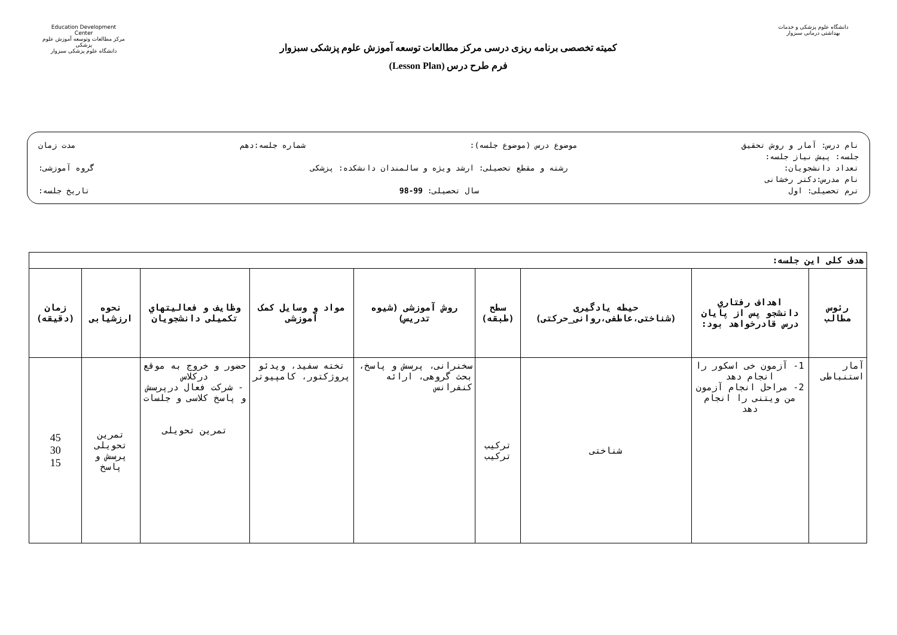Education Development Center
مرکز مطالعات وتوسعه آموزش علوم پزشکی
دانشگاه علوم پزشکی سبزوار
کمیته تخصصی برنامه ریزی درسی مرکز مطالعات توسعه آموزش علوم پزشکی سبزوار
فرم طرح درس (Lesson Plan)
دانشگاه علوم پزشکی و خدمات بهداشتی درمانی سبزوار
نام درس: آمار و روش تحقیق موضوع درس (موضوع جلسه): شماره جلسه:دهم مدت زمان
جلسه: پیش نیاز جلسه:
تعداد دانشجویان: رشته و مقطع تحصیلی: ارشد ویژه و سالمندان دانشکده: پزشکی گروه آموزشی:
نام مدرس:دکتر رخشانی
ترم تحصیلی: اول سال تحصیلی: 99-98 تاریخ جلسه:
| هدف کلی این جلسه: | | | | | | | | |
| رئوس مطالب | اهداف رفتاري دانشجو پس از پایان درس قادرخواهد بود: | حیطه یادگیری (شناختی،عاطفی،روانی_حرکتی) | سطح (طبقه) | روش آموزشی (شیوه تدریس) | مواد و وسایل کمک آموزشی | وظایف و فعالیتهاي تکمیلی دانشجویان | نحوه ارزشیابی | زمان (دقیقه) |
| آمار استنباطی | 1- آزمون خی اسکور را انجام دهد 2- مراحل انجام آزمون من ویتنی را انجام دهد | شناختی | ترکیب ترکیب | سخنرانی، پرسش و پاسخ، بحث گروهی، ارائه کنفرانس | تخته سفید، ویدئو پروژکتور، کامپیوتر | حضور و خروج به موقع درکلاس - شرکت فعال درپرسش و پاسخ کلاسی و جلسات تمرین تحویلی | تمرین تحویلی پرسش و پاسخ | 45 30 15 |